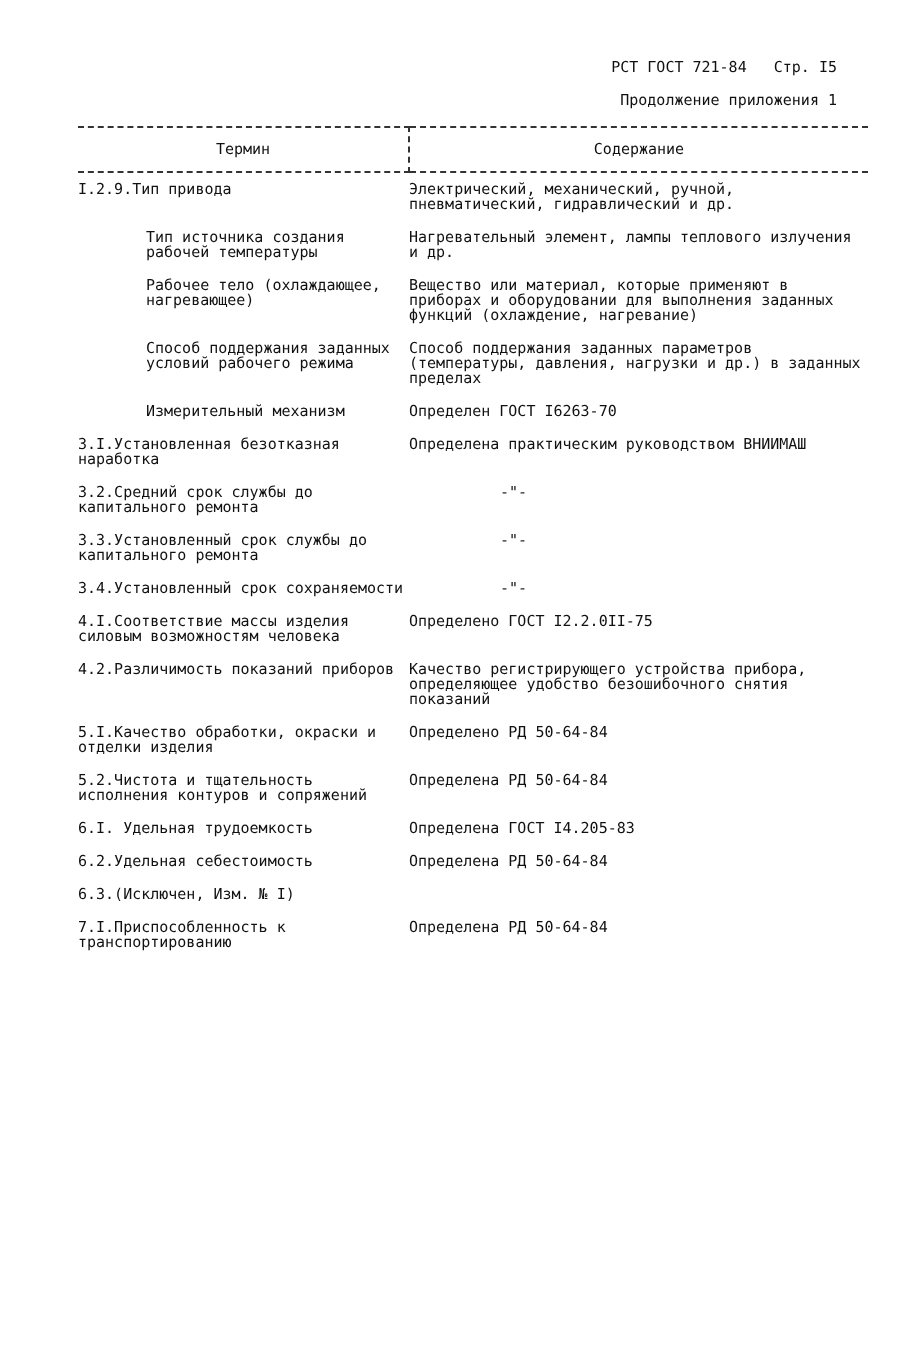РСТ ГОСТ 721-84 Стр. I5
Продолжение приложения 1
| Термин | Содержание |
| --- | --- |
| I.2.9.Тип привода | Электрический, механический, ручной, пневматический, гидравлический и др. |
| Тип источника создания рабочей температуры | Нагревательный элемент, лампы теплового излучения и др. |
| Рабочее тело (охлаждающее, нагревающее) | Вещество или материал, которые применяют в приборах и оборудовании для выполнения заданных функций (охлаждение, нагревание) |
| Способ поддержания заданных условий рабочего режима | Способ поддержания заданных параметров (температуры, давления, нагрузки и др.) в заданных пределах |
| Измерительный механизм | Определен ГОСТ I6263-70 |
| 3.I.Установленная безотказная наработка | Определена практическим руководством ВНИИМАШ |
| 3.2.Средний срок службы до капитального ремонта | -"- |
| 3.3.Установленный срок службы до капитального ремонта | -"- |
| 3.4.Установленный срок сохраняемости | -"- |
| 4.I.Соответствие массы изделия силовым возможностям человека | Определено ГОСТ I2.2.0II-75 |
| 4.2.Различимость показаний приборов | Качество регистрирующего устройства прибора, определяющее удобство безошибочного снятия показаний |
| 5.I.Качество обработки, окраски и отделки изделия | Определено РД 50-64-84 |
| 5.2.Чистота и тщательность исполнения контуров и сопряжений | Определена РД 50-64-84 |
| 6.I. Удельная трудоемкость | Определена ГОСТ I4.205-83 |
| 6.2.Удельная себестоимость | Определена РД 50-64-84 |
| 6.3.(Исключен, Изм. № I) | |
| 7.I.Приспособленность к транспортированию | Определена РД 50-64-84 |